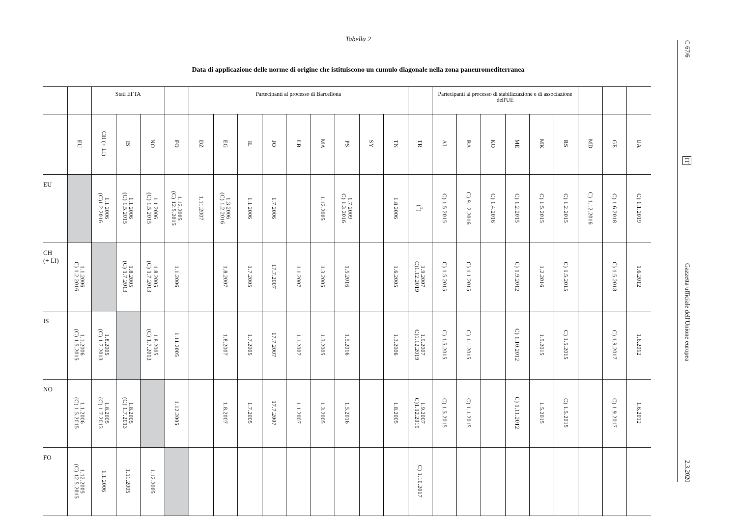Tabella 2
Data di applicazione delle norme di origine che istituiscono un cumulo diagonale nella zona paneuromediterranea
| | | Stati EFTA | | | | Partecipanti al processo di Barcellona | | | | | | | | | | Partecipanti al processo di stabilizzazione e di associazione dell'UE | | | | | | | | |
| --- | --- | --- | --- | --- | --- | --- | --- | --- | --- | --- | --- | --- | --- | --- | --- | --- | --- | --- | --- | --- | --- | --- | --- | --- |
| | EU | CH (+ LI) | IS | NO | FO | DZ | EG | IL | JO | LB | MA | PS | SY | TN | TR | AL | BA | KO | ME | MK | RS | MD | GE | UA |
| EU | | 1.1.2006 (C)1.2.2016 | 1.1.2006 (C) 1.5.2015 | 1.1.2006 (C) 1.5.2015 | 1.12.2005 (C) 12.5.2015 | 1.11.2007 | 1.3.2006 (C) 1.2.2016 | 1.1.2006 | 1.7.2006 | | 1.12.2005 | 1.7.2009 C) 1.3.2016 | | 1.8.2006 | (<sup>1</sup>) | C) 1.5.2015 | C) 9.12.2016 | C) 1.4.2016 | C) 1.2.2015 | C) 1.5.2015 | C) 1.2.2015 | C) 1.12.2016 | C) 1.6.2018 | C) 1.1.2019 |
| CH (+ LI) | 1.1.2006 C) 1.2.2016 | | 1.8.2005 (C) 1.7.2013 | 1.8.2005 (C) 1.7.2013 | 1.1.2006 | | 1.8.2007 | 1.7.2005 | 17.7.2007 | 1.1.2007 | 1.3.2005 | 1.5.2016 | | 1.6.2005 | 1.9.2007 C)1.12.2019 | C) 1.5.2015 | C) 1.1.2015 | | C) 1.9.2012 | 1.2.2016 | C) 1.5.2015 | | C) 1.5.2018 | 1.6.2012 |
| IS | 1.1.2006 (C) 1.5.2015 | 1.8.2005 (C) 1.7.2013 | | 1.8.2005 (C) 1.7.2013 | 1.11.2005 | | 1.8.2007 | 1.7.2005 | 17.7.2007 | 1.1.2007 | 1.3.2005 | 1.5.2016 | | 1.3.2006 | 1.9.2007 C)1.12.2019 | C) 1.5.2015 | C) 1.1.2015 | | C) 1.10.2012 | 1.5.2015 | C) 1.5.2015 | | C) 1.9.2017 | 1.6.2012 |
| NO | 1.1.2006 (C) 1.5.2015 | 1.8.2005 (C) 1.7.2013 | 1.8.2005 (C) 1.7.2013 | | 1.12.2005 | | 1.8.2007 | 1.7.2005 | 17.7.2007 | 1.1.2007 | 1.3.2005 | 1.5.2016 | | 1.8.2005 | 1.9.2007 C)1.12.2019 | C) 1.5.2015 | C) 1.1.2015 | | C) 1.11.2012 | 1.5.2015 | C) 1.5.2015 | | C) 1.9.2017 | 1.6.2012 |
| FO | 1.12.2005 (C) 12.5.2015 | 1.1.2006 | 1.11.2005 | 1.12.2005 | | | | | | | | | | | C) 1.10.2017 | | | | | | | | | |
C 67/6 IT Gazzetta ufficiale dell'Unione europea 2.3.2020